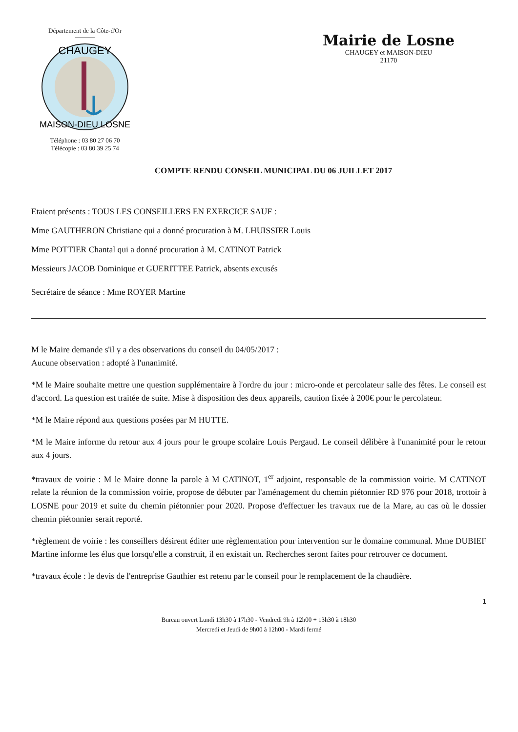Département de la Côte-d'Or
CHAUGEY
MAISON-DIEU LOSNE
Téléphone : 03 80 27 06 70
Télécopie : 03 80 39 25 74
Mairie de Losne
CHAUGEY et MAISON-DIEU
21170
COMPTE RENDU CONSEIL MUNICIPAL DU 06 JUILLET 2017
Etaient présents : TOUS LES CONSEILLERS EN EXERCICE SAUF :
Mme GAUTHERON Christiane qui a donné procuration à M. LHUISSIER Louis
Mme POTTIER Chantal qui a donné procuration à M. CATINOT Patrick
Messieurs JACOB Dominique et GUERITTEE Patrick, absents excusés
Secrétaire de séance : Mme ROYER Martine
M le Maire demande s'il y a des observations du conseil du 04/05/2017 :
Aucune observation : adopté à l'unanimité.
*M le Maire souhaite mettre une question supplémentaire à l'ordre du jour : micro-onde et percolateur salle des fêtes. Le conseil est d'accord. La question est traitée de suite. Mise à disposition des deux appareils, caution fixée à 200€ pour le percolateur.
*M le Maire répond aux questions posées par M HUTTE.
*M le Maire informe du retour aux 4 jours pour le groupe scolaire Louis Pergaud. Le conseil délibère à l'unanimité pour le retour aux 4 jours.
*travaux de voirie : M le Maire donne la parole à M CATINOT, 1<sup>er</sup> adjoint, responsable de la commission voirie. M CATINOT relate la réunion de la commission voirie, propose de débuter par l'aménagement du chemin piétonnier RD 976 pour 2018, trottoir à LOSNE pour 2019 et suite du chemin piétonnier pour 2020. Propose d'effectuer les travaux rue de la Mare, au cas où le dossier chemin piétonnier serait reporté.
*règlement de voirie : les conseillers désirent éditer une règlementation pour intervention sur le domaine communal. Mme DUBIEF Martine informe les élus que lorsqu'elle a construit, il en existait un. Recherches seront faites pour retrouver ce document.
*travaux école : le devis de l'entreprise Gauthier est retenu par le conseil pour le remplacement de la chaudière.
1
Bureau ouvert Lundi 13h30 à 17h30 - Vendredi 9h à 12h00 + 13h30 à 18h30
Mercredi et Jeudi de 9h00 à 12h00 - Mardi fermé